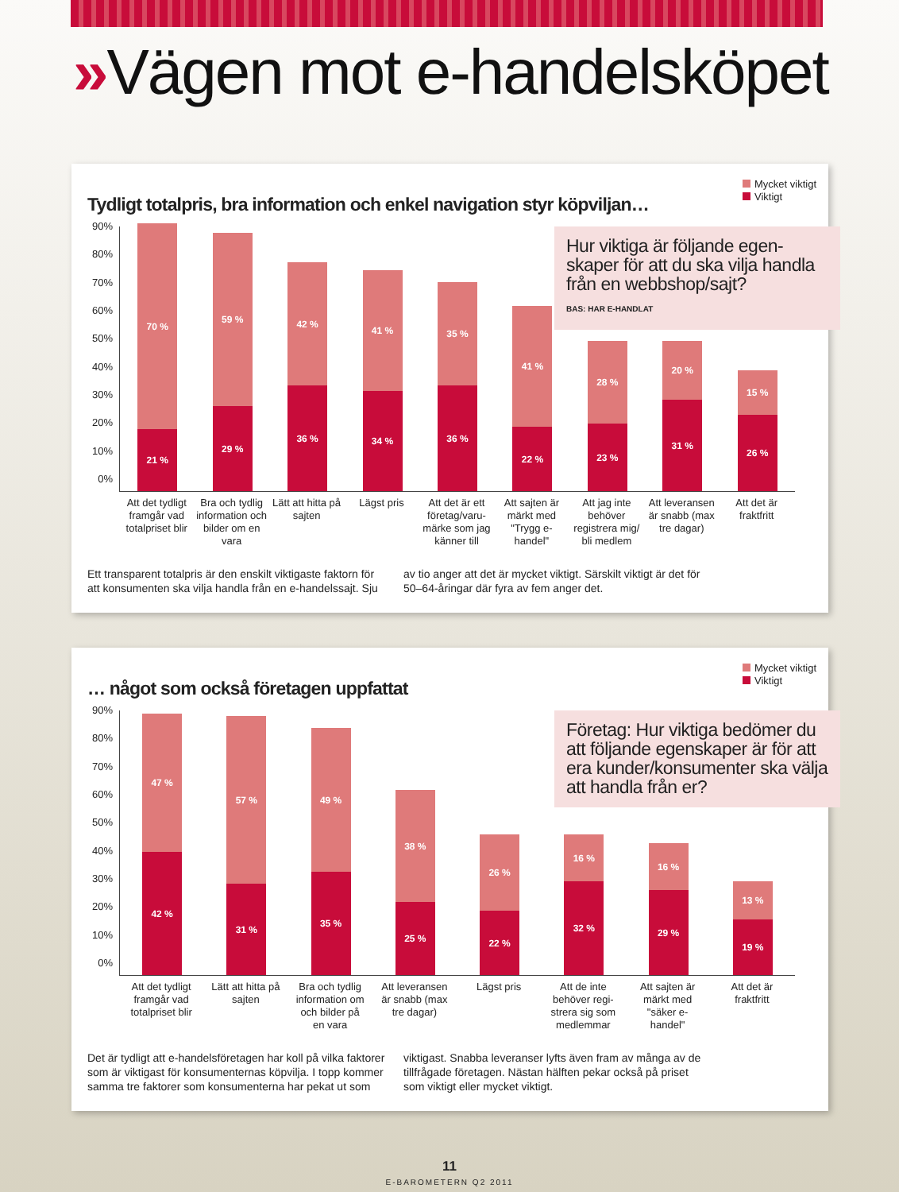»Vägen mot e-handelsköpet
Tydligt totalpris, bra information och enkel navigation styr köpviljan…
Mycket viktigt
Viktigt
90%
80%
70%
60%
50%
40%
30%
20%
10%
0%
70 %
21 %
59 %
29 %
42 %
36 %
41 %
34 %
35 %
36 %
41 %
22 %
28 %
23 %
20 %
31 %
15 %
26 %
Hur viktiga är följande egen-skaper för att du ska vilja handla från en webbshop/sajt?
BAS: HAR E-HANDLAT
Att det tydligt framgår vad totalpriset blir
Bra och tydlig information och bilder om en vara
Lätt att hitta på sajten
Lägst pris Att det är ett företag/varu-märke som jag känner till
Att sajten är märkt med "Trygg e-handel"
Att jag inte behöver registrera mig/ bli medlem
Att leveransen är snabb (max tre dagar)
Att det är fraktfritt
Ett transparent totalpris är den enskilt viktigaste faktorn för att konsumenten ska vilja handla från en e-handelssajt. Sju
av tio anger att det är mycket viktigt. Särskilt viktigt är det för 50–64-åringar där fyra av fem anger det.
… något som också företagen uppfattat
Mycket viktigt
Viktigt
90%
80%
70%
60%
50%
40%
30%
20%
10%
0%
47 %
42 %
57 %
31 %
49 %
35 %
38 %
25 %
26 %
22 %
16 %
32 %
16 %
29 %
13 %
19 %
Företag: Hur viktiga bedömer du att följande egenskaper är för att era kunder/konsumenter ska välja att handla från er?
Att det tydligt framgår vad totalpriset blir
Lätt att hitta på sajten
Bra och tydlig information om och bilder på en vara
Att leveransen är snabb (max tre dagar)
Lägst pris Att de inte behöver regi-strera sig som medlemmar
Att sajten är märkt med "säker e-handel"
Att det är fraktfritt
Det är tydligt att e-handelsföretagen har koll på vilka faktorer som är viktigast för konsumenternas köpvilja. I topp kommer samma tre faktorer som konsumenterna har pekat ut som
viktigast. Snabba leveranser lyfts även fram av många av de tillfrågade företagen. Nästan hälften pekar också på priset som viktigt eller mycket viktigt.
11
E-BAROMETERN Q2 2011